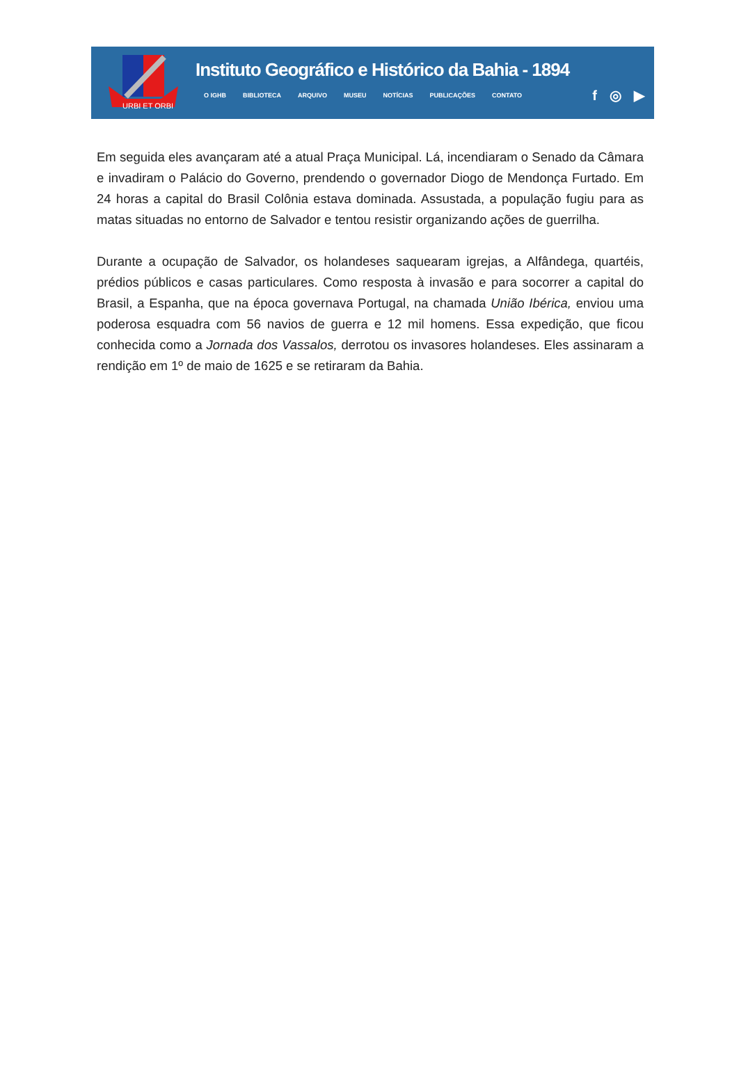URBI ET ORBI
Instituto Geográfico e Histórico da Bahia - 1894
O IGHB BIBLIOTECA ARQUIVO MUSEU NOTÍCIAS PUBLICAÇÕES CONTATO
f ◎ ▶
Em seguida eles avançaram até a atual Praça Municipal. Lá, incendiaram o Senado da Câmara e invadiram o Palácio do Governo, prendendo o governador Diogo de Mendonça Furtado. Em 24 horas a capital do Brasil Colônia estava dominada. Assustada, a população fugiu para as matas situadas no entorno de Salvador e tentou resistir organizando ações de guerrilha.
Durante a ocupação de Salvador, os holandeses saquearam igrejas, a Alfândega, quartéis, prédios públicos e casas particulares. Como resposta à invasão e para socorrer a capital do Brasil, a Espanha, que na época governava Portugal, na chamada União Ibérica, enviou uma poderosa esquadra com 56 navios de guerra e 12 mil homens. Essa expedição, que ficou conhecida como a Jornada dos Vassalos, derrotou os invasores holandeses. Eles assinaram a rendição em 1º de maio de 1625 e se retiraram da Bahia.